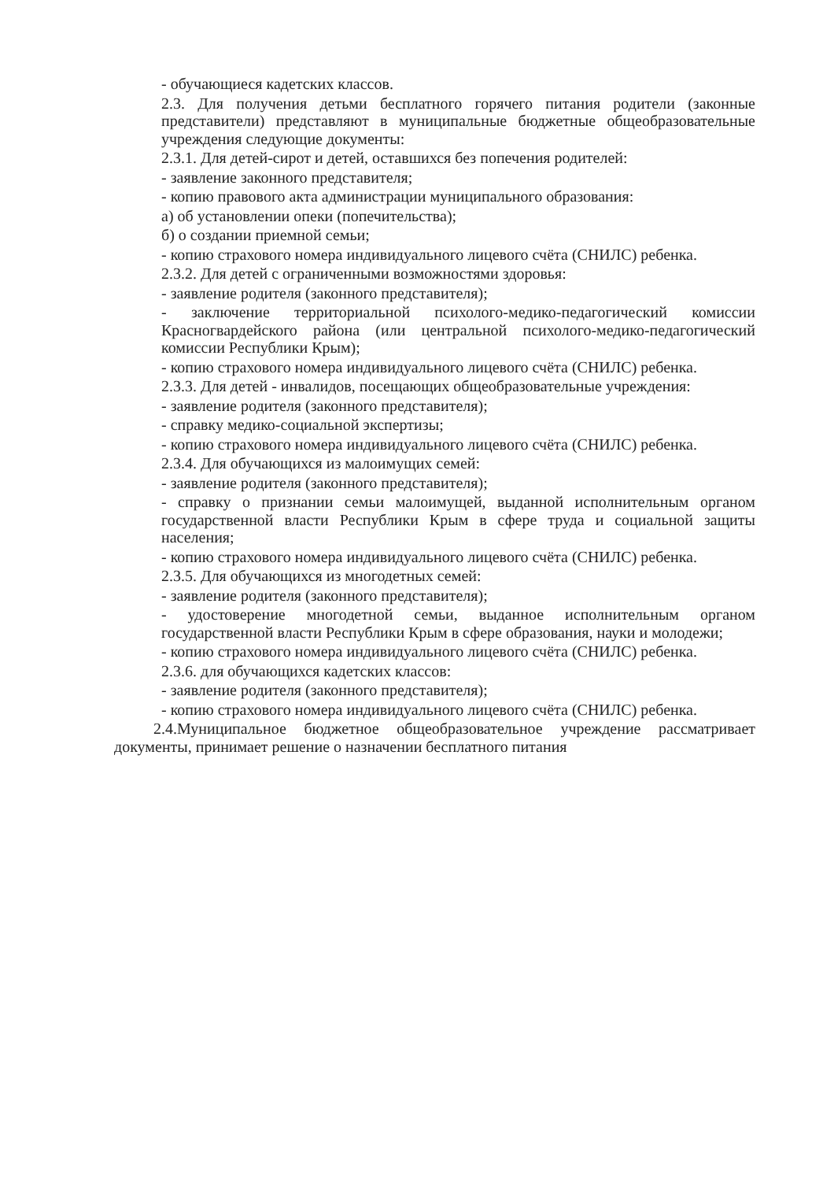- обучающиеся кадетских классов.
2.3. Для получения детьми бесплатного горячего питания родители (законные представители) представляют в муниципальные бюджетные общеобразовательные учреждения следующие документы:
2.3.1. Для детей-сирот и детей, оставшихся без попечения родителей:
- заявление законного представителя;
- копию правового акта администрации муниципального образования:
а) об установлении опеки (попечительства);
б) о создании приемной семьи;
- копию страхового номера индивидуального лицевого счёта (СНИЛС) ребенка.
2.3.2. Для детей с ограниченными возможностями здоровья:
- заявление родителя (законного представителя);
- заключение территориальной психолого-медико-педагогический комиссии Красногвардейского района (или центральной психолого-медико-педагогический комиссии Республики Крым);
- копию страхового номера индивидуального лицевого счёта (СНИЛС) ребенка.
2.3.3. Для детей - инвалидов, посещающих общеобразовательные учреждения:
- заявление родителя (законного представителя);
- справку медико-социальной экспертизы;
- копию страхового номера индивидуального лицевого счёта (СНИЛС) ребенка.
2.3.4. Для обучающихся из малоимущих семей:
- заявление родителя (законного представителя);
- справку о признании семьи малоимущей, выданной исполнительным органом государственной власти Республики Крым в сфере труда и социальной защиты населения;
- копию страхового номера индивидуального лицевого счёта (СНИЛС) ребенка.
2.3.5. Для обучающихся из многодетных семей:
- заявление родителя (законного представителя);
- удостоверение многодетной семьи, выданное исполнительным органом государственной власти Республики Крым в сфере образования, науки и молодежи;
- копию страхового номера индивидуального лицевого счёта (СНИЛС) ребенка.
2.3.6. для обучающихся кадетских классов:
- заявление родителя (законного представителя);
- копию страхового номера индивидуального лицевого счёта (СНИЛС) ребенка.
2.4.Муниципальное бюджетное общеобразовательное учреждение рассматривает документы, принимает решение о назначении бесплатного питания